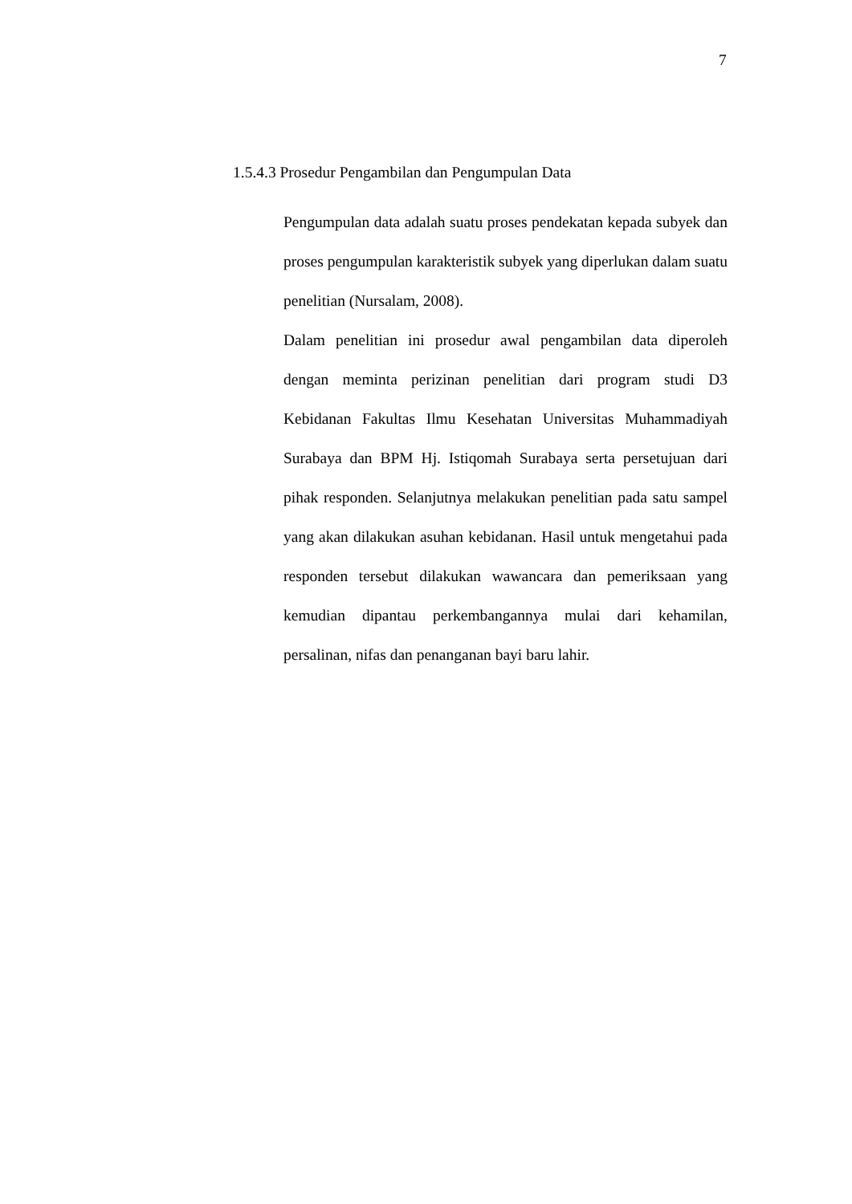7
1.5.4.3 Prosedur Pengambilan dan Pengumpulan Data
Pengumpulan data adalah suatu proses pendekatan kepada subyek dan proses pengumpulan karakteristik subyek yang diperlukan dalam suatu penelitian (Nursalam, 2008).
Dalam penelitian ini prosedur awal pengambilan data diperoleh dengan meminta perizinan penelitian dari program studi D3 Kebidanan Fakultas Ilmu Kesehatan Universitas Muhammadiyah Surabaya dan BPM Hj. Istiqomah Surabaya serta persetujuan dari pihak responden. Selanjutnya melakukan penelitian pada satu sampel yang akan dilakukan asuhan kebidanan. Hasil untuk mengetahui pada responden tersebut dilakukan wawancara dan pemeriksaan yang kemudian dipantau perkembangannya mulai dari kehamilan, persalinan, nifas dan penanganan bayi baru lahir.